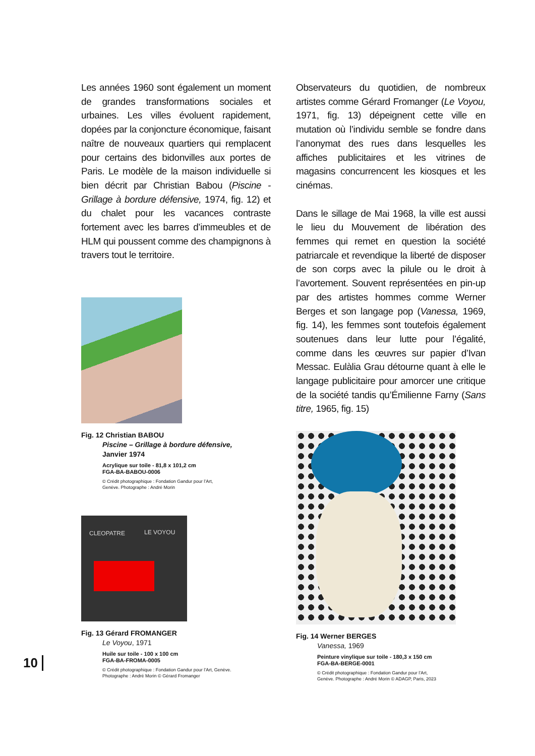Les années 1960 sont également un moment de grandes transformations sociales et urbaines. Les villes évoluent rapidement, dopées par la conjoncture économique, faisant naître de nouveaux quartiers qui remplacent pour certains des bidonvilles aux portes de Paris. Le modèle de la maison individuelle si bien décrit par Christian Babou (Piscine - Grillage à bordure défensive, 1974, fig. 12) et du chalet pour les vacances contraste fortement avec les barres d’immeubles et de HLM qui poussent comme des champignons à travers tout le territoire.
Fig. 12 Christian BABOU
Piscine – Grillage à bordure défensive,
Janvier 1974
Acrylique sur toile - 81,8 x 101,2 cm
FGA-BA-BABOU-0006
© Crédit photographique : Fondation Gandur pour l’Art,
Genève. Photographe : André Morin
CLEOPATRE LE VOYOU
Fig. 13 Gérard FROMANGER
Le Voyou, 1971
Huile sur toile - 100 x 100 cm
FGA-BA-FROMA-0005
© Crédit photographique : Fondation Gandur pour l’Art, Genève.
Photographe : André Morin © Gérard Fromanger
Observateurs du quotidien, de nombreux artistes comme Gérard Fromanger (Le Voyou, 1971, fig. 13) dépeignent cette ville en mutation où l’individu semble se fondre dans l’anonymat des rues dans lesquelles les affiches publicitaires et les vitrines de magasins concurrencent les kiosques et les cinémas.
Dans le sillage de Mai 1968, la ville est aussi le lieu du Mouvement de libération des femmes qui remet en question la société patriarcale et revendique la liberté de disposer de son corps avec la pilule ou le droit à l’avortement. Souvent représentées en pin-up par des artistes hommes comme Werner Berges et son langage pop (Vanessa, 1969, fig. 14), les femmes sont toutefois également soutenues dans leur lutte pour l’égalité, comme dans les œuvres sur papier d’Ivan Messac. Eulàlia Grau détourne quant à elle le langage publicitaire pour amorcer une critique de la société tandis qu’Émilienne Farny (Sans titre, 1965, fig. 15)
Fig. 14 Werner BERGES
Vanessa, 1969
Peinture vinylique sur toile - 180,3 x 150 cm
FGA-BA-BERGE-0001
© Crédit photographique : Fondation Gandur pour l’Art,
Genève. Photographe : André Morin © ADAGP, Paris, 2023
10